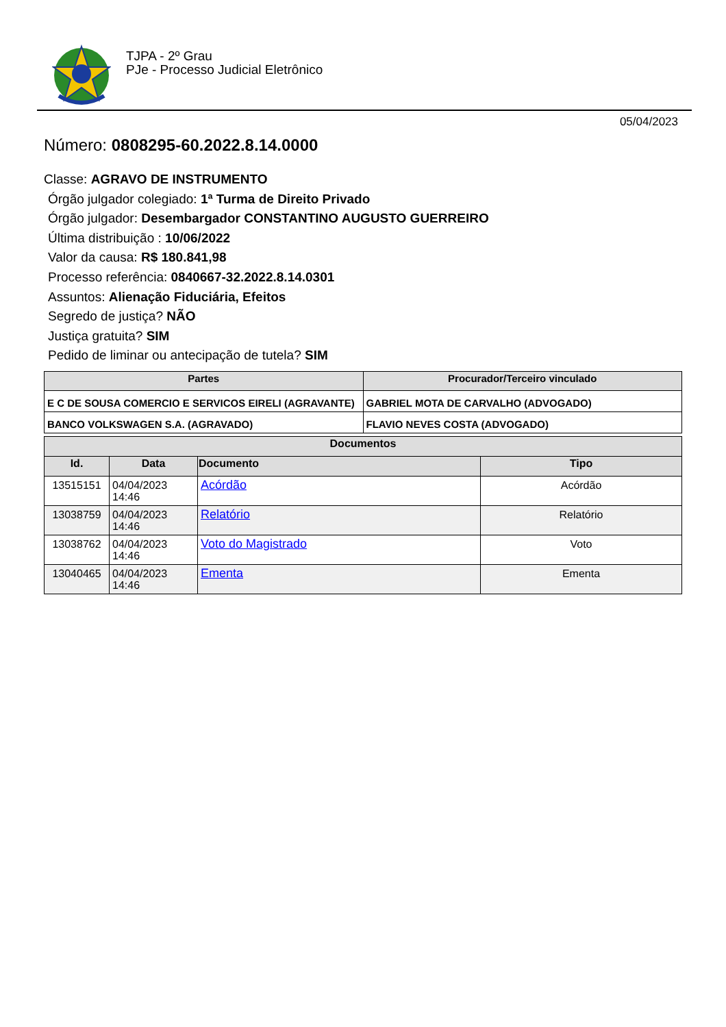TJPA - 2º Grau
PJe - Processo Judicial Eletrônico
05/04/2023
Número: 0808295-60.2022.8.14.0000
Classe: AGRAVO DE INSTRUMENTO
Órgão julgador colegiado: 1ª Turma de Direito Privado
Órgão julgador: Desembargador CONSTANTINO AUGUSTO GUERREIRO
Última distribuição : 10/06/2022
Valor da causa: R$ 180.841,98
Processo referência: 0840667-32.2022.8.14.0301
Assuntos: Alienação Fiduciária, Efeitos
Segredo de justiça? NÃO
Justiça gratuita? SIM
Pedido de liminar ou antecipação de tutela? SIM
| Partes | Procurador/Terceiro vinculado |
| --- | --- |
| E C DE SOUSA COMERCIO E SERVICOS EIRELI (AGRAVANTE) | GABRIEL MOTA DE CARVALHO (ADVOGADO) |
| BANCO VOLKSWAGEN S.A. (AGRAVADO) | FLAVIO NEVES COSTA (ADVOGADO) |
| Documentos | | | |
| --- | --- | --- | --- |
| Id. | Data | Documento | Tipo |
| 13515151 | 04/04/2023 14:46 | Acórdão | Acórdão |
| 13038759 | 04/04/2023 14:46 | Relatório | Relatório |
| 13038762 | 04/04/2023 14:46 | Voto do Magistrado | Voto |
| 13040465 | 04/04/2023 14:46 | Ementa | Ementa |